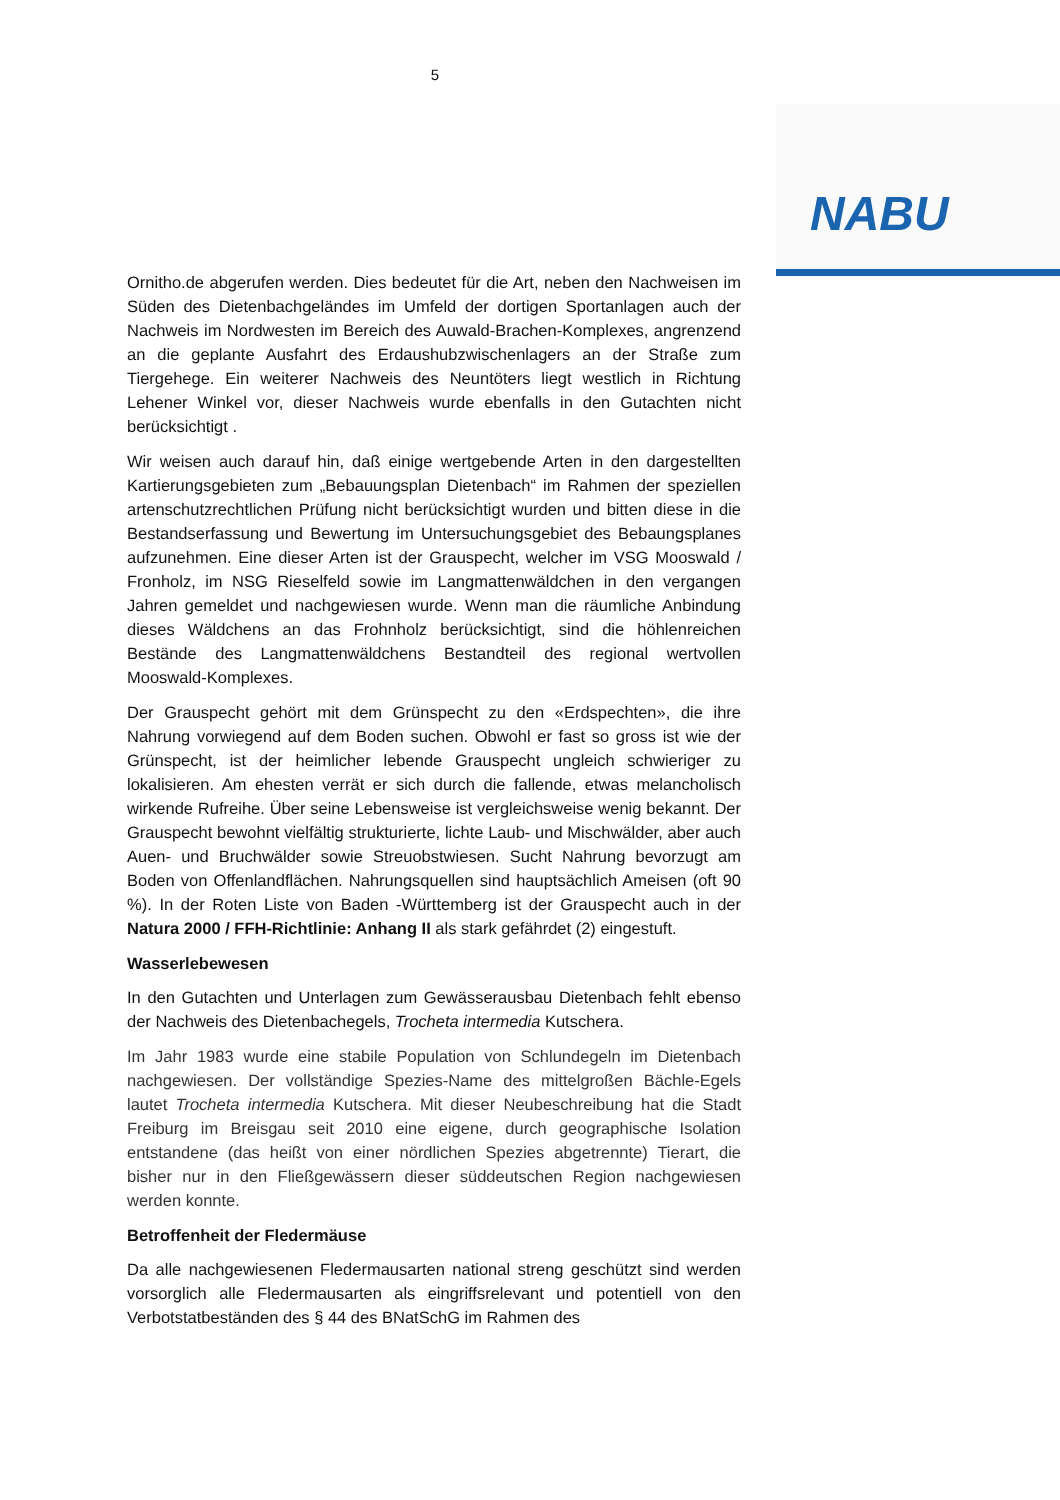5
NABU
Ornitho.de abgerufen werden. Dies bedeutet für die Art, neben den Nachweisen im Süden des Dietenbachgeländes im Umfeld der dortigen Sportanlagen auch der Nachweis im Nordwesten im Bereich des Auwald-Brachen-Komplexes, angrenzend an die geplante Ausfahrt des Erdaushubzwischenlagers an der Straße zum Tiergehege. Ein weiterer Nachweis des Neuntöters liegt westlich in Richtung Lehener Winkel vor, dieser Nachweis wurde ebenfalls in den Gutachten nicht berücksichtigt .
Wir weisen auch darauf hin, daß einige wertgebende Arten in den dargestellten Kartierungsgebieten zum „Bebauungsplan Dietenbach“ im Rahmen der speziellen artenschutzrechtlichen Prüfung nicht berücksichtigt wurden und bitten diese in die Bestandserfassung und Bewertung im Untersuchungsgebiet des Bebaungsplanes aufzunehmen. Eine dieser Arten ist der Grauspecht, welcher im VSG Mooswald / Fronholz, im NSG Rieselfeld sowie im Langmattenwäldchen in den vergangen Jahren gemeldet und nachgewiesen wurde. Wenn man die räumliche Anbindung dieses Wäldchens an das Frohnholz berücksichtigt, sind die höhlenreichen Bestände des Langmattenwäldchens Bestandteil des regional wertvollen Mooswald-Komplexes.
Der Grauspecht gehört mit dem Grünspecht zu den «Erdspechten», die ihre Nahrung vorwiegend auf dem Boden suchen. Obwohl er fast so gross ist wie der Grünspecht, ist der heimlicher lebende Grauspecht ungleich schwieriger zu lokalisieren. Am ehesten verrät er sich durch die fallende, etwas melancholisch wirkende Rufreihe. Über seine Lebensweise ist vergleichsweise wenig bekannt. Der Grauspecht bewohnt vielfältig strukturierte, lichte Laub- und Mischwälder, aber auch Auen- und Bruchwälder sowie Streuobstwiesen. Sucht Nahrung bevorzugt am Boden von Offenlandflächen. Nahrungsquellen sind hauptsächlich Ameisen (oft 90 %). In der Roten Liste von Baden -Württemberg ist der Grauspecht auch in der Natura 2000 / FFH-Richtlinie: Anhang II als stark gefährdet (2) eingestuft.
Wasserlebewesen
In den Gutachten und Unterlagen zum Gewässerausbau Dietenbach fehlt ebenso der Nachweis des Dietenbachegels, Trocheta intermedia Kutschera.
Im Jahr 1983 wurde eine stabile Population von Schlundegeln im Dietenbach nachgewiesen. Der vollständige Spezies-Name des mittelgroßen Bächle-Egels lautet Trocheta intermedia Kutschera. Mit dieser Neubeschreibung hat die Stadt Freiburg im Breisgau seit 2010 eine eigene, durch geographische Isolation entstandene (das heißt von einer nördlichen Spezies abgetrennte) Tierart, die bisher nur in den Fließgewässern dieser süddeutschen Region nachgewiesen werden konnte.
Betroffenheit der Fledermäuse
Da alle nachgewiesenen Fledermausarten national streng geschützt sind werden vorsorglich alle Fledermausarten als eingriffsrelevant und potentiell von den Verbotstatbeständen des § 44 des BNatSchG im Rahmen des